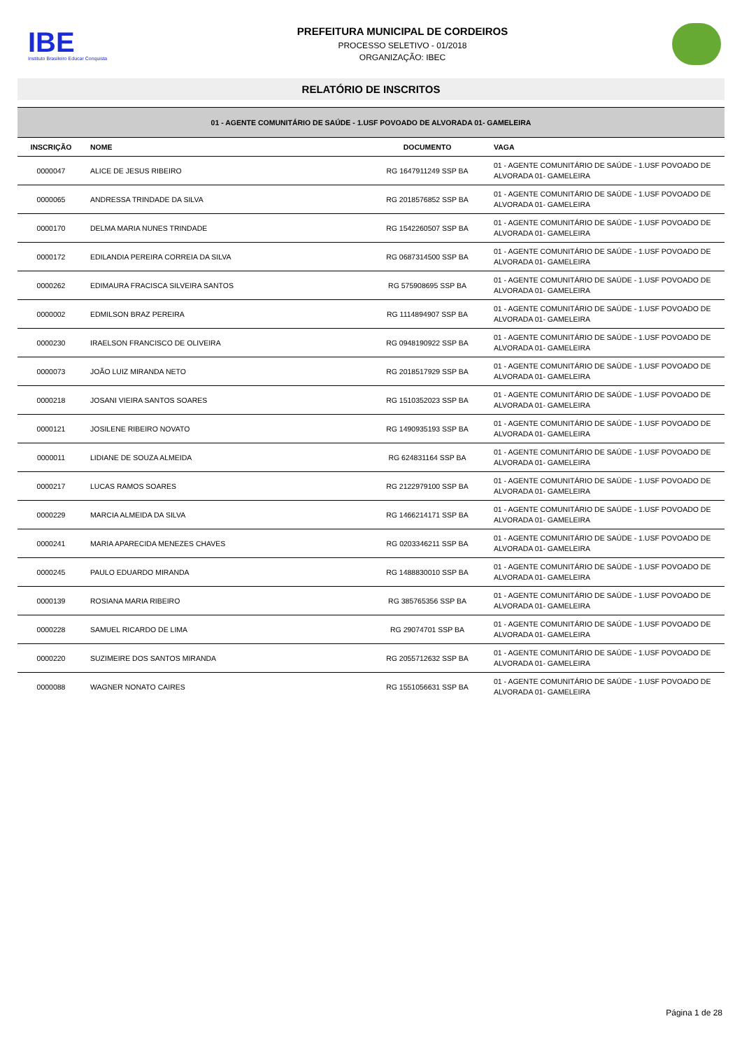IBE
Instituto Brasileiro Educar Conquista
PREFEITURA MUNICIPAL DE CORDEIROS
PROCESSO SELETIVO - 01/2018
ORGANIZAÇÃO: IBEC
RELATÓRIO DE INSCRITOS
| 01 - AGENTE COMUNITÁRIO DE SAÚDE - 1.USF POVOADO DE ALVORADA 01- GAMELEIRA | | | | |
| INSCRIÇÃO | NOME | DOCUMENTO | | VAGA |
| 0000047 | ALICE DE JESUS RIBEIRO | RG 1647911249 SSP BA | | 01 - AGENTE COMUNITÁRIO DE SAÚDE - 1.USF POVOADO DE ALVORADA 01- GAMELEIRA |
| 0000065 | ANDRESSA TRINDADE DA SILVA | RG 2018576852 SSP BA | | 01 - AGENTE COMUNITÁRIO DE SAÚDE - 1.USF POVOADO DE ALVORADA 01- GAMELEIRA |
| 0000170 | DELMA MARIA NUNES TRINDADE | RG 1542260507 SSP BA | | 01 - AGENTE COMUNITÁRIO DE SAÚDE - 1.USF POVOADO DE ALVORADA 01- GAMELEIRA |
| 0000172 | EDILANDIA PEREIRA CORREIA DA SILVA | RG 0687314500 SSP BA | | 01 - AGENTE COMUNITÁRIO DE SAÚDE - 1.USF POVOADO DE ALVORADA 01- GAMELEIRA |
| 0000262 | EDIMAURA FRACISCA SILVEIRA SANTOS | RG 575908695 SSP BA | | 01 - AGENTE COMUNITÁRIO DE SAÚDE - 1.USF POVOADO DE ALVORADA 01- GAMELEIRA |
| 0000002 | EDMILSON BRAZ PEREIRA | RG 1114894907 SSP BA | | 01 - AGENTE COMUNITÁRIO DE SAÚDE - 1.USF POVOADO DE ALVORADA 01- GAMELEIRA |
| 0000230 | IRAELSON FRANCISCO DE OLIVEIRA | RG 0948190922 SSP BA | | 01 - AGENTE COMUNITÁRIO DE SAÚDE - 1.USF POVOADO DE ALVORADA 01- GAMELEIRA |
| 0000073 | JOÃO LUIZ MIRANDA NETO | RG 2018517929 SSP BA | | 01 - AGENTE COMUNITÁRIO DE SAÚDE - 1.USF POVOADO DE ALVORADA 01- GAMELEIRA |
| 0000218 | JOSANI VIEIRA SANTOS SOARES | RG 1510352023 SSP BA | | 01 - AGENTE COMUNITÁRIO DE SAÚDE - 1.USF POVOADO DE ALVORADA 01- GAMELEIRA |
| 0000121 | JOSILENE RIBEIRO NOVATO | RG 1490935193 SSP BA | | 01 - AGENTE COMUNITÁRIO DE SAÚDE - 1.USF POVOADO DE ALVORADA 01- GAMELEIRA |
| 0000011 | LIDIANE DE SOUZA ALMEIDA | RG 624831164 SSP BA | | 01 - AGENTE COMUNITÁRIO DE SAÚDE - 1.USF POVOADO DE ALVORADA 01- GAMELEIRA |
| 0000217 | LUCAS RAMOS SOARES | RG 2122979100 SSP BA | | 01 - AGENTE COMUNITÁRIO DE SAÚDE - 1.USF POVOADO DE ALVORADA 01- GAMELEIRA |
| 0000229 | MARCIA ALMEIDA DA SILVA | RG 1466214171 SSP BA | | 01 - AGENTE COMUNITÁRIO DE SAÚDE - 1.USF POVOADO DE ALVORADA 01- GAMELEIRA |
| 0000241 | MARIA APARECIDA MENEZES CHAVES | RG 0203346211 SSP BA | | 01 - AGENTE COMUNITÁRIO DE SAÚDE - 1.USF POVOADO DE ALVORADA 01- GAMELEIRA |
| 0000245 | PAULO EDUARDO MIRANDA | RG 1488830010 SSP BA | | 01 - AGENTE COMUNITÁRIO DE SAÚDE - 1.USF POVOADO DE ALVORADA 01- GAMELEIRA |
| 0000139 | ROSIANA MARIA RIBEIRO | RG 385765356 SSP BA | | 01 - AGENTE COMUNITÁRIO DE SAÚDE - 1.USF POVOADO DE ALVORADA 01- GAMELEIRA |
| 0000228 | SAMUEL RICARDO DE LIMA | RG 29074701 SSP BA | | 01 - AGENTE COMUNITÁRIO DE SAÚDE - 1.USF POVOADO DE ALVORADA 01- GAMELEIRA |
| 0000220 | SUZIMEIRE DOS SANTOS MIRANDA | RG 2055712632 SSP BA | | 01 - AGENTE COMUNITÁRIO DE SAÚDE - 1.USF POVOADO DE ALVORADA 01- GAMELEIRA |
| 0000088 | WAGNER NONATO CAIRES | RG 1551056631 SSP BA | | 01 - AGENTE COMUNITÁRIO DE SAÚDE - 1.USF POVOADO DE ALVORADA 01- GAMELEIRA |
Página 1 de 28